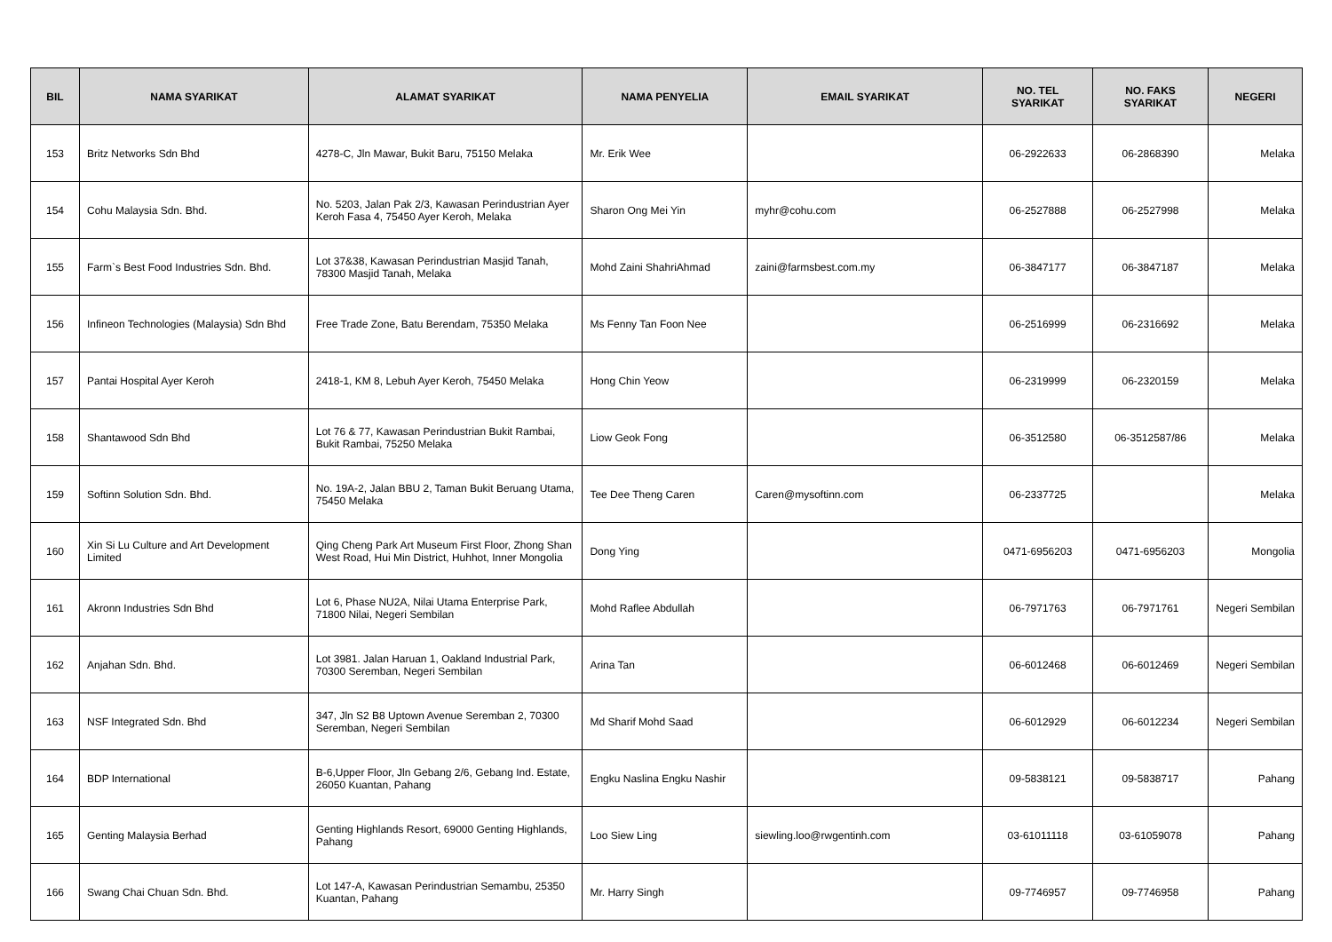| BIL | NAMA SYARIKAT | ALAMAT SYARIKAT | NAMA PENYELIA | EMAIL SYARIKAT | NO. TEL SYARIKAT | NO. FAKS SYARIKAT | NEGERI |
| --- | --- | --- | --- | --- | --- | --- | --- |
| 153 | Britz Networks Sdn Bhd | 4278-C, Jln Mawar, Bukit Baru, 75150 Melaka | Mr. Erik Wee | | 06-2922633 | 06-2868390 | Melaka |
| 154 | Cohu Malaysia Sdn. Bhd. | No. 5203, Jalan Pak 2/3, Kawasan Perindustrian Ayer Keroh Fasa 4, 75450 Ayer Keroh, Melaka | Sharon Ong Mei Yin | myhr@cohu.com | 06-2527888 | 06-2527998 | Melaka |
| 155 | Farm`s Best Food Industries Sdn. Bhd. | Lot 37&38, Kawasan Perindustrian Masjid Tanah, 78300 Masjid Tanah, Melaka | Mohd Zaini ShahriAhmad | zaini@farmsbest.com.my | 06-3847177 | 06-3847187 | Melaka |
| 156 | Infineon Technologies (Malaysia) Sdn Bhd | Free Trade Zone, Batu Berendam, 75350 Melaka | Ms Fenny Tan Foon Nee | | 06-2516999 | 06-2316692 | Melaka |
| 157 | Pantai Hospital Ayer Keroh | 2418-1, KM 8, Lebuh Ayer Keroh, 75450 Melaka | Hong Chin Yeow | | 06-2319999 | 06-2320159 | Melaka |
| 158 | Shantawood Sdn Bhd | Lot 76 & 77, Kawasan Perindustrian Bukit Rambai, Bukit Rambai, 75250 Melaka | Liow Geok Fong | | 06-3512580 | 06-3512587/86 | Melaka |
| 159 | Softinn Solution Sdn. Bhd. | No. 19A-2, Jalan BBU 2, Taman Bukit Beruang Utama, 75450 Melaka | Tee Dee Theng Caren | Caren@mysoftinn.com | 06-2337725 | | Melaka |
| 160 | Xin Si Lu Culture and Art Development Limited | Qing Cheng Park Art Museum First Floor, Zhong Shan West Road, Hui Min District, Huhhot, Inner Mongolia | Dong Ying | | 0471-6956203 | 0471-6956203 | Mongolia |
| 161 | Akronn Industries Sdn Bhd | Lot 6, Phase NU2A, Nilai Utama Enterprise Park, 71800 Nilai, Negeri Sembilan | Mohd Raflee Abdullah | | 06-7971763 | 06-7971761 | Negeri Sembilan |
| 162 | Anjahan Sdn. Bhd. | Lot 3981. Jalan Haruan 1, Oakland Industrial Park, 70300 Seremban, Negeri Sembilan | Arina Tan | | 06-6012468 | 06-6012469 | Negeri Sembilan |
| 163 | NSF Integrated Sdn. Bhd | 347, Jln S2 B8 Uptown Avenue Seremban 2, 70300 Seremban, Negeri Sembilan | Md Sharif Mohd Saad | | 06-6012929 | 06-6012234 | Negeri Sembilan |
| 164 | BDP International | B-6,Upper Floor, Jln Gebang 2/6, Gebang Ind. Estate, 26050 Kuantan, Pahang | Engku Naslina Engku Nashir | | 09-5838121 | 09-5838717 | Pahang |
| 165 | Genting Malaysia Berhad | Genting Highlands Resort, 69000 Genting Highlands, Pahang | Loo Siew Ling | siewling.loo@rwgentinh.com | 03-61011118 | 03-61059078 | Pahang |
| 166 | Swang Chai Chuan Sdn. Bhd. | Lot 147-A, Kawasan Perindustrian Semambu, 25350 Kuantan, Pahang | Mr. Harry Singh | | 09-7746957 | 09-7746958 | Pahang |